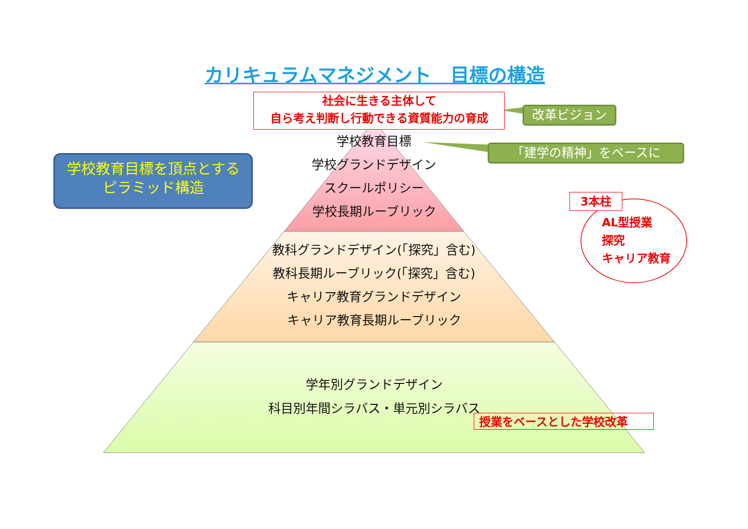カリキュラムマネジメント　目標の構造
社会に生きる主体して
自ら考え判断し行動できる資質能力の育成
改革ビジョン
「建学の精神」をベースに
学校教育目標を頂点とする
ピラミッド構造
学校教育目標
学校グランドデザイン
スクールポリシー
学校長期ルーブリック
教科グランドデザイン(「探究」含む)
教科長期ルーブリック(「探究」含む)
キャリア教育グランドデザイン
キャリア教育長期ルーブリック
学年別グランドデザイン
科目別年間シラバス・単元別シラバス
3本柱
AL型授業
探究
キャリア教育
授業をベースとした学校改革